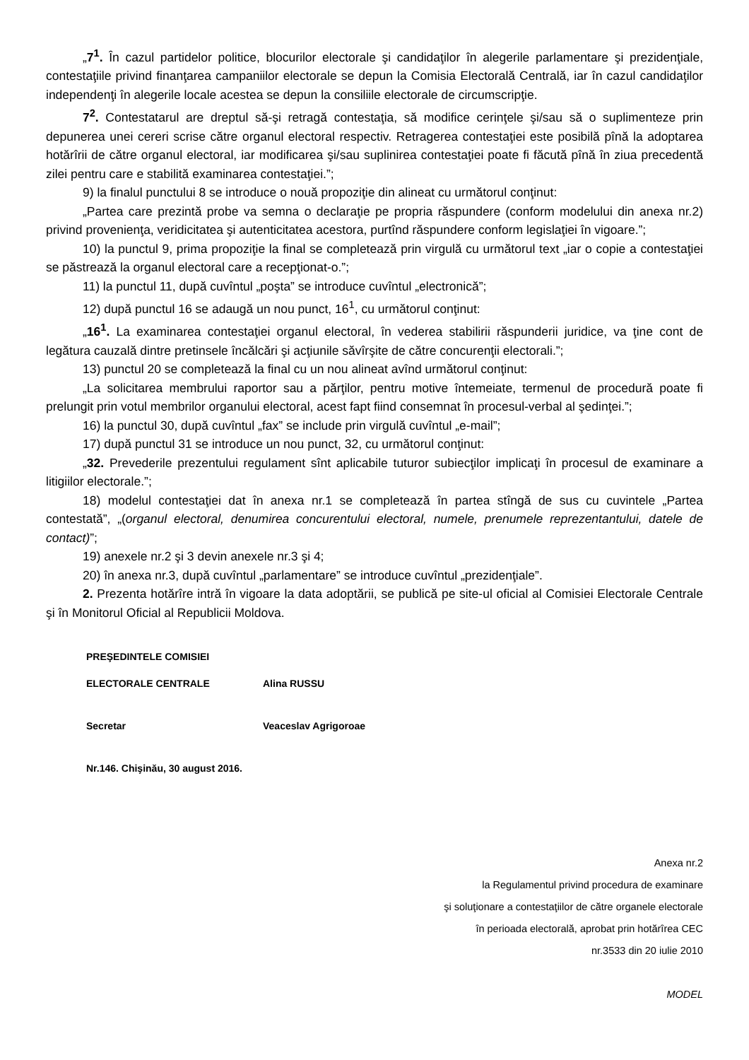„7<sup>1</sup>. În cazul partidelor politice, blocurilor electorale şi candidaţilor în alegerile parlamentare şi prezidenţiale, contestaţiile privind finanţarea campaniilor electorale se depun la Comisia Electorală Centrală, iar în cazul candidaţilor independenţi în alegerile locale acestea se depun la consiliile electorale de circumscripţie.
7<sup>2</sup>. Contestatarul are dreptul să-şi retragă contestaţia, să modifice cerinţele şi/sau să o suplimenteze prin depunerea unei cereri scrise către organul electoral respectiv. Retragerea contestaţiei este posibilă pînă la adoptarea hotărîrii de către organul electoral, iar modificarea şi/sau suplinirea contestaţiei poate fi făcută pînă în ziua precedentă zilei pentru care e stabilită examinarea contestaţiei.”;
9) la finalul punctului 8 se introduce o nouă propoziţie din alineat cu următorul conţinut:
„Partea care prezintă probe va semna o declaraţie pe propria răspundere (conform modelului din anexa nr.2) privind provenienţa, veridicitatea şi autenticitatea acestora, purtînd răspundere conform legislaţiei în vigoare.”;
10) la punctul 9, prima propoziţie la final se completează prin virgulă cu următorul text „iar o copie a contestaţiei se păstrează la organul electoral care a recepţionat-o.”;
11) la punctul 11, după cuvîntul „poşta” se introduce cuvîntul „electronică”;
12) după punctul 16 se adaugă un nou punct, 16<sup>1</sup>, cu următorul conţinut:
„16<sup>1</sup>. La examinarea contestaţiei organul electoral, în vederea stabilirii răspunderii juridice, va ţine cont de legătura cauzală dintre pretinsele încălcări şi acţiunile săvîrşite de către concurenţii electorali.”;
13) punctul 20 se completează la final cu un nou alineat avînd următorul conţinut:
„La solicitarea membrului raportor sau a părţilor, pentru motive întemeiate, termenul de procedură poate fi prelungit prin votul membrilor organului electoral, acest fapt fiind consemnat în procesul-verbal al şedinţei.”;
16) la punctul 30, după cuvîntul „fax” se include prin virgulă cuvîntul „e-mail”;
17) după punctul 31 se introduce un nou punct, 32, cu următorul conţinut:
„32. Prevederile prezentului regulament sînt aplicabile tuturor subiecţilor implicaţi în procesul de examinare a litigiilor electorale.”;
18) modelul contestaţiei dat în anexa nr.1 se completează în partea stîngă de sus cu cuvintele „Partea contestată”, „(organul electoral, denumirea concurentului electoral, numele, prenumele reprezentantului, datele de contact)”;
19) anexele nr.2 şi 3 devin anexele nr.3 şi 4;
20) în anexa nr.3, după cuvîntul „parlamentare” se introduce cuvîntul „prezidenţiale”.
2. Prezenta hotărîre intră în vigoare la data adoptării, se publică pe site-ul oficial al Comisiei Electorale Centrale şi în Monitorul Oficial al Republicii Moldova.
PREŞEDINTELE COMISIEI
ELECTORALE CENTRALE Alina RUSSU
Secretar Veaceslav Agrigoroae
Nr.146. Chişinău, 30 august 2016.
Anexa nr.2
la Regulamentul privind procedura de examinare
şi soluţionare a contestaţiilor de către organele electorale
în perioada electorală, aprobat prin hotărîrea CEC
nr.3533 din 20 iulie 2010
MODEL